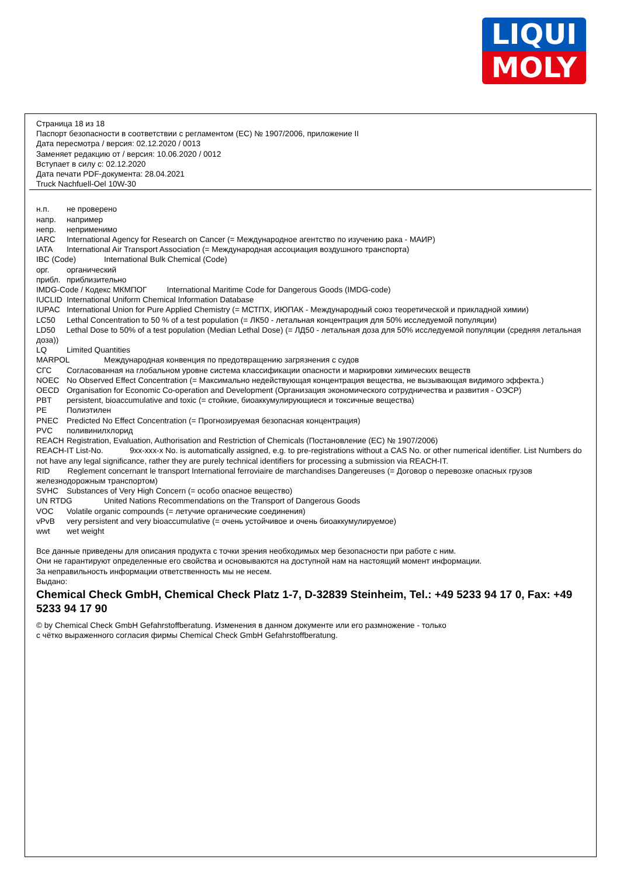LIQUI
MOLY
Страница 18 из 18
Паспорт безопасности в соответствии с регламентом (ЕС) № 1907/2006, приложение II
Дата пересмотра / версия: 02.12.2020 / 0013
Заменяет редакцию от / версия: 10.06.2020 / 0012
Вступает в силу с: 02.12.2020
Дата печати PDF-документа: 28.04.2021
Truck Nachfuell-Oel 10W-30
н.п. не проверено
напр. например
непр. неприменимо
IARC International Agency for Research on Cancer (= Международное агентство по изучению рака - МАИР)
IATA International Air Transport Association (= Международная ассоциация воздушного транспорта)
IBC (Code) International Bulk Chemical (Code)
орг. органический
прибл. приблизительно
IMDG-Code / Кодекс МКМПОГ International Maritime Code for Dangerous Goods (IMDG-code)
IUCLID International Uniform Chemical Information Database
IUPAC International Union for Pure Applied Chemistry (= МСТПХ, ИЮПАК - Международный союз теоретической и прикладной химии)
LC50 Lethal Concentration to 50 % of a test population (= ЛК50 - летальная концентрация для 50% исследуемой популяции)
LD50 Lethal Dose to 50% of a test population (Median Lethal Dose) (= ЛД50 - летальная доза для 50% исследуемой популяции (средняя летальная доза))
LQ Limited Quantities
MARPOL Международная конвенция по предотвращению загрязнения с судов
СГС Согласованная на глобальном уровне система классификации опасности и маркировки химических веществ
NOEC No Observed Effect Concentration (= Максимально недействующая концентрация вещества, не вызывающая видимого эффекта.)
OECD Organisation for Economic Co-operation and Development (Организация экономического сотрудничества и развития - ОЭСР)
PBT persistent, bioaccumulative and toxic (= стойкие, биоаккумулирующиеся и токсичные вещества)
PE Полиэтилен
PNEC Predicted No Effect Concentration (= Прогнозируемая безопасная концентрация)
PVC поливинилхлорид
REACH Registration, Evaluation, Authorisation and Restriction of Chemicals (Постановление (ЕС) № 1907/2006)
REACH-IT List-No. 9xx-xxx-x No. is automatically assigned, e.g. to pre-registrations without a CAS No. or other numerical identifier. List Numbers do not have any legal significance, rather they are purely technical identifiers for processing a submission via REACH-IT.
RID Reglement concernant le transport International ferroviaire de marchandises Dangereuses (= Договор о перевозке опасных грузов железнодорожным транспортом)
SVHC Substances of Very High Concern (= особо опасное вещество)
UN RTDG United Nations Recommendations on the Transport of Dangerous Goods
VOC Volatile organic compounds (= летучие органические соединения)
vPvB very persistent and very bioaccumulative (= очень устойчивое и очень биоаккумулируемое)
wwt wet weight
Все данные приведены для описания продукта с точки зрения необходимых мер безопасности при работе с ним.
Они не гарантируют определенные его свойства и основываются на доступной нам на настоящий момент информации.
За неправильность информации ответственность мы не несем.
Выдано:
Chemical Check GmbH, Chemical Check Platz 1-7, D-32839 Steinheim, Tel.: +49 5233 94 17 0, Fax: +49 5233 94 17 90
© by Chemical Check GmbH Gefahrstoffberatung. Изменения в данном документе или его размножение - только
с чётко выраженного согласия фирмы Chemical Check GmbH Gefahrstoffberatung.